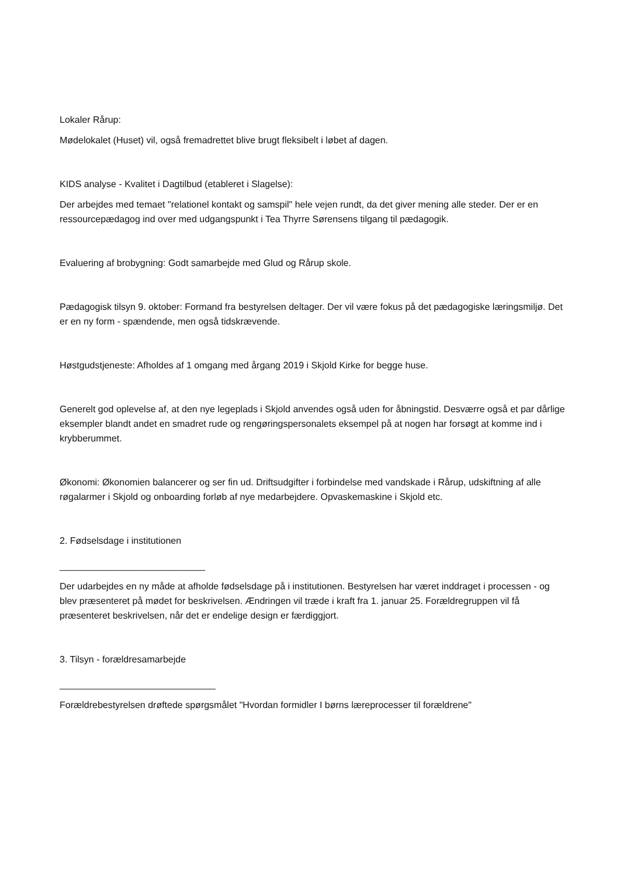Lokaler Rårup:
Mødelokalet (Huset) vil, også fremadrettet blive brugt fleksibelt i løbet af dagen.
KIDS analyse - Kvalitet i Dagtilbud (etableret i Slagelse):
Der arbejdes med temaet "relationel kontakt og samspil" hele vejen rundt, da det giver mening alle steder. Der er en ressourcepædagog ind over med udgangspunkt i Tea Thyrre Sørensens tilgang til pædagogik.
Evaluering af brobygning: Godt samarbejde med Glud og Rårup skole.
Pædagogisk tilsyn 9. oktober: Formand fra bestyrelsen deltager. Der vil være fokus på det pædagogiske læringsmiljø. Det er en ny form - spændende, men også tidskrævende.
Høstgudstjeneste: Afholdes af 1 omgang med årgang 2019 i Skjold Kirke for begge huse.
Generelt god oplevelse af, at den nye legeplads i Skjold anvendes også uden for åbningstid. Desværre også et par dårlige eksempler blandt andet en smadret rude og rengøringspersonalets eksempel på at nogen har forsøgt at komme ind i krybberummet.
Økonomi: Økonomien balancerer og ser fin ud. Driftsudgifter i forbindelse med vandskade i Rårup, udskiftning af alle røgalarmer i Skjold og onboarding forløb af nye medarbejdere. Opvaskemaskine i Skjold etc.
2. Fødselsdage i institutionen
____________________________
Der udarbejdes en ny måde at afholde fødselsdage på i institutionen. Bestyrelsen har været inddraget i processen - og blev præsenteret på mødet for beskrivelsen. Ændringen vil træde i kraft fra 1. januar 25. Forældregruppen vil få præsenteret beskrivelsen, når det er endelige design er færdiggjort.
3. Tilsyn - forældresamarbejde
______________________________
Forældrebestyrelsen drøftede spørgsmålet "Hvordan formidler I børns læreprocesser til forældrene"